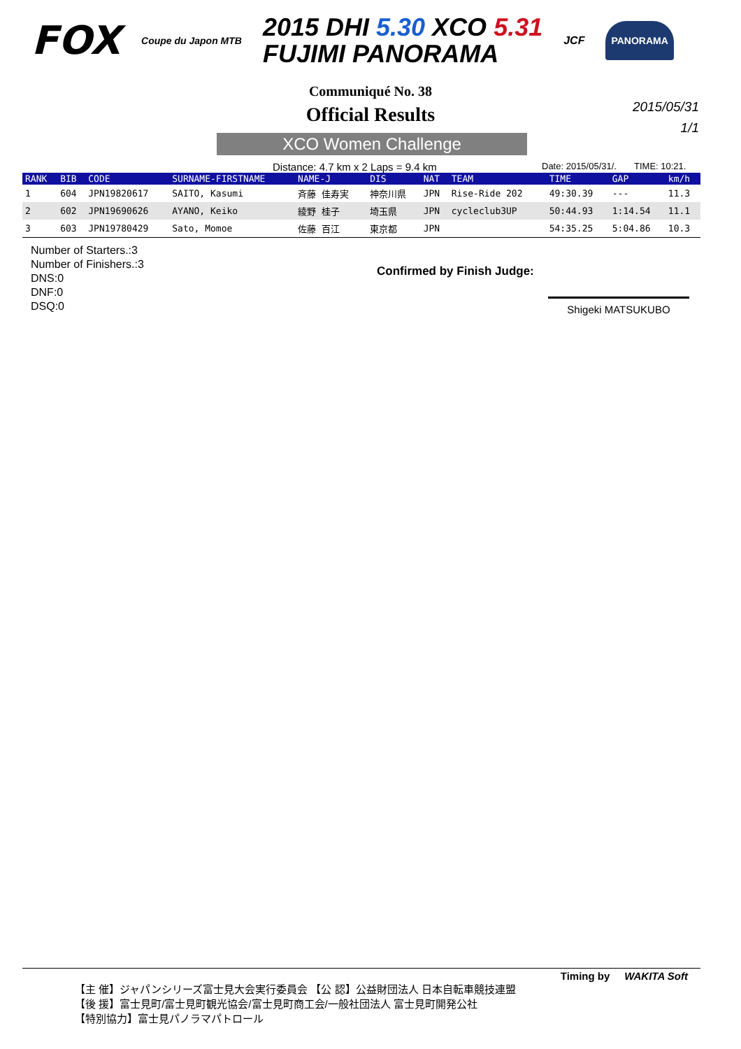FOX Coupe du Japon MTB 2015 DHI 5.30 XCO 5.31
FUJIMI PANORAMA JCF PANORAMA
Communiqué No. 38
Official Results
2015/05/31
1/1
XCO Women Challenge
Distance: 4.7 km x 2 Laps = 9.4 km Date: 2015/05/31/. TIME: 10:21.
| RANK | BIB | CODE | SURNAME-FIRSTNAME | NAME-J | DIS | NAT | TEAM | TIME | GAP | km/h |
| --- | --- | --- | --- | --- | --- | --- | --- | --- | --- | --- |
| 1 | 604 | JPN19820617 | SAITO, Kasumi | 斉藤 佳寿実 | 神奈川県 | JPN | Rise-Ride 202 | 49:30.39 | --- | 11.3 |
| 2 | 602 | JPN19690626 | AYANO, Keiko | 綾野 桂子 | 埼玉県 | JPN | cycleclub3UP | 50:44.93 | 1:14.54 | 11.1 |
| 3 | 603 | JPN19780429 | Sato, Momoe | 佐藤 百江 | 東京都 | JPN | | 54:35.25 | 5:04.86 | 10.3 |
Number of Starters.:3
Number of Finishers.:3
DNS:0
DNF:0
DSQ:0
Confirmed by Finish Judge:
Shigeki MATSUKUBO
Timing by WAKITA Soft
【主 催】ジャパンシリーズ富士見大会実行委員会 【公 認】公益財団法人 日本自転車競技連盟
【後 援】富士見町/富士見町観光協会/富士見町商工会/一般社団法人 富士見町開発公社
【特別協力】富士見パノラマパトロール